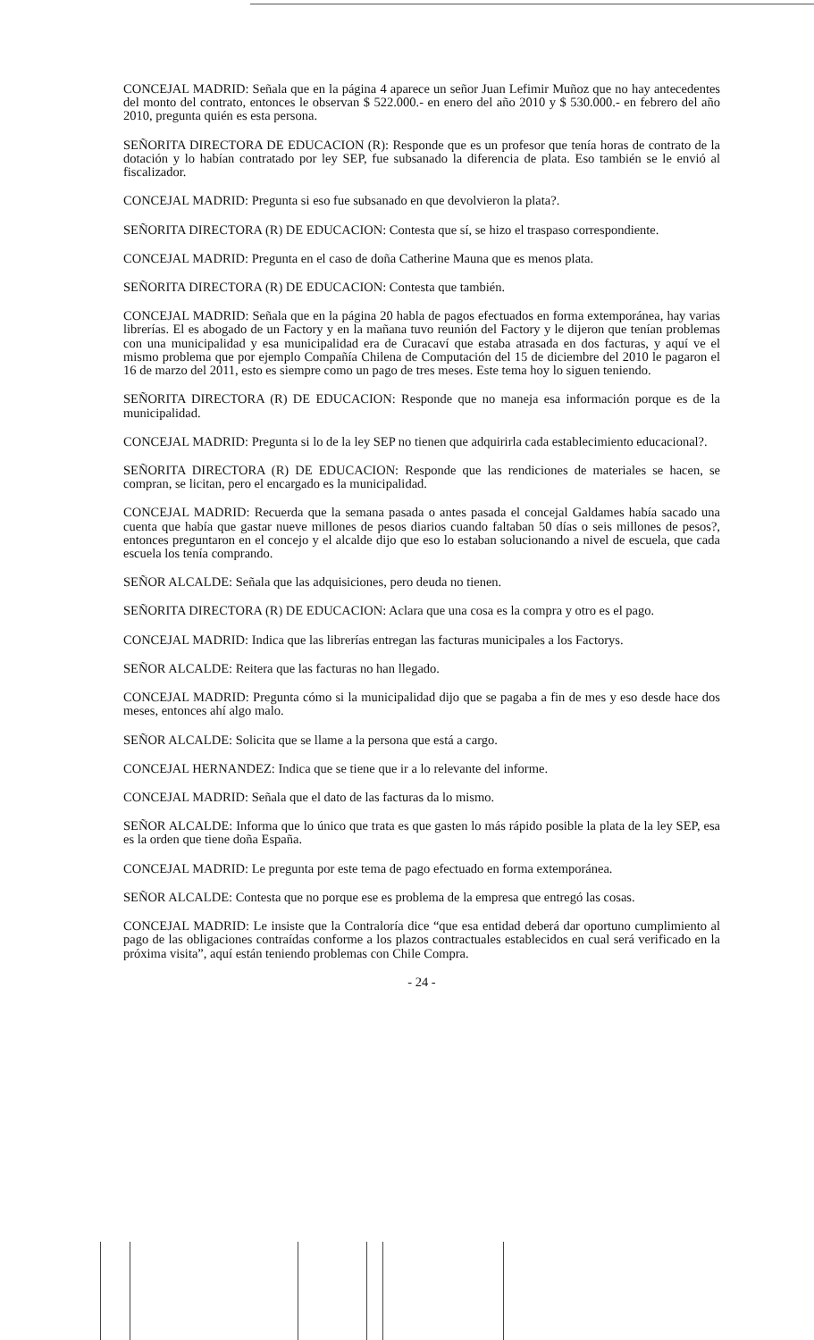CONCEJAL MADRID: Señala que en la página 4 aparece un señor Juan Lefimir Muñoz que no hay antecedentes del monto del contrato, entonces le observan $ 522.000.- en enero del año 2010 y $ 530.000.- en febrero del año 2010, pregunta quién es esta persona.
SEÑORITA DIRECTORA DE EDUCACION (R): Responde que es un profesor que tenía horas de contrato de la dotación y lo habían contratado por ley SEP, fue subsanado la diferencia de plata. Eso también se le envió al fiscalizador.
CONCEJAL MADRID: Pregunta si eso fue subsanado en que devolvieron la plata?.
SEÑORITA DIRECTORA (R) DE EDUCACION: Contesta que sí, se hizo el traspaso correspondiente.
CONCEJAL MADRID: Pregunta en el caso de doña Catherine Mauna que es menos plata.
SEÑORITA DIRECTORA (R) DE EDUCACION: Contesta que también.
CONCEJAL MADRID: Señala que en la página 20 habla de pagos efectuados en forma extemporánea, hay varias librerías. El es abogado de un Factory y en la mañana tuvo reunión del Factory y le dijeron que tenían problemas con una municipalidad y esa municipalidad era de Curacaví que estaba atrasada en dos facturas, y aquí ve el mismo problema que por ejemplo Compañía Chilena de Computación del 15 de diciembre del 2010 le pagaron el 16 de marzo del 2011, esto es siempre como un pago de tres meses. Este tema hoy lo siguen teniendo.
SEÑORITA DIRECTORA (R) DE EDUCACION: Responde que no maneja esa información porque es de la municipalidad.
CONCEJAL MADRID: Pregunta si lo de la ley SEP no tienen que adquirirla cada establecimiento educacional?.
SEÑORITA DIRECTORA (R) DE EDUCACION: Responde que las rendiciones de materiales se hacen, se compran, se licitan, pero el encargado es la municipalidad.
CONCEJAL MADRID: Recuerda que la semana pasada o antes pasada el concejal Galdames había sacado una cuenta que había que gastar nueve millones de pesos diarios cuando faltaban 50 días o seis millones de pesos?, entonces preguntaron en el concejo y el alcalde dijo que eso lo estaban solucionando a nivel de escuela, que cada escuela los tenía comprando.
SEÑOR ALCALDE: Señala que las adquisiciones, pero deuda no tienen.
SEÑORITA DIRECTORA (R) DE EDUCACION: Aclara que una cosa es la compra y otro es el pago.
CONCEJAL MADRID: Indica que las librerías entregan las facturas municipales a los Factorys.
SEÑOR ALCALDE: Reitera que las facturas no han llegado.
CONCEJAL MADRID: Pregunta cómo si la municipalidad dijo que se pagaba a fin de mes y eso desde hace dos meses, entonces ahí algo malo.
SEÑOR ALCALDE: Solicita que se llame a la persona que está a cargo.
CONCEJAL HERNANDEZ: Indica que se tiene que ir a lo relevante del informe.
CONCEJAL MADRID: Señala que el dato de las facturas da lo mismo.
SEÑOR ALCALDE: Informa que lo único que trata es que gasten lo más rápido posible la plata de la ley SEP, esa es la orden que tiene doña España.
CONCEJAL MADRID: Le pregunta por este tema de pago efectuado en forma extemporánea.
SEÑOR ALCALDE: Contesta que no porque ese es problema de la empresa que entregó las cosas.
CONCEJAL MADRID: Le insiste que la Contraloría dice “que esa entidad deberá dar oportuno cumplimiento al pago de las obligaciones contraídas conforme a los plazos contractuales establecidos en cual será verificado en la próxima visita”, aquí están teniendo problemas con Chile Compra.
- 24 -